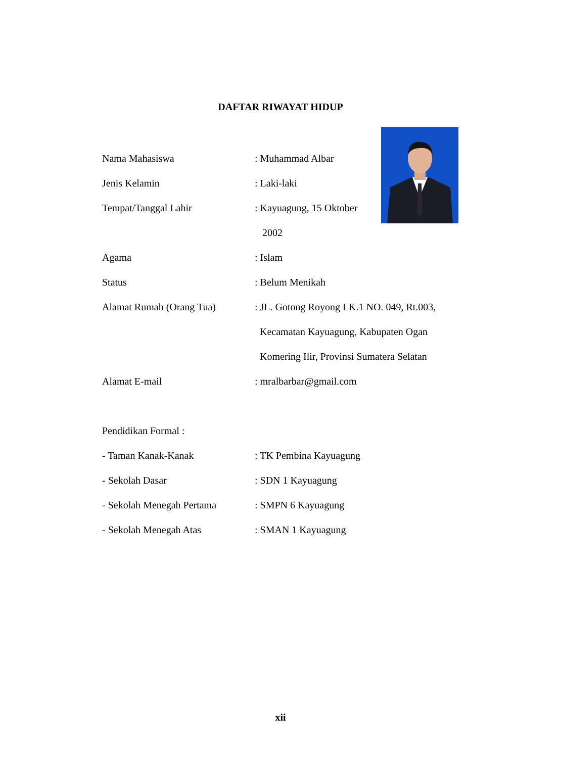DAFTAR RIWAYAT HIDUP
Nama Mahasiswa : Muhammad Albar
Jenis Kelamin : Laki-laki
Tempat/Tanggal Lahir : Kayuagung, 15 Oktober
2002
Agama : Islam
Status : Belum Menikah
Alamat Rumah (Orang Tua) : JL. Gotong Royong LK.1 NO. 049, Rt.003,
Kecamatan Kayuagung, Kabupaten Ogan
Komering Ilir, Provinsi Sumatera Selatan
Alamat E-mail : mralbarbar@gmail.com
Pendidikan Formal :
- Taman Kanak-Kanak : TK Pembina Kayuagung
- Sekolah Dasar : SDN 1 Kayuagung
- Sekolah Menegah Pertama : SMPN 6 Kayuagung
- Sekolah Menegah Atas : SMAN 1 Kayuagung
xii